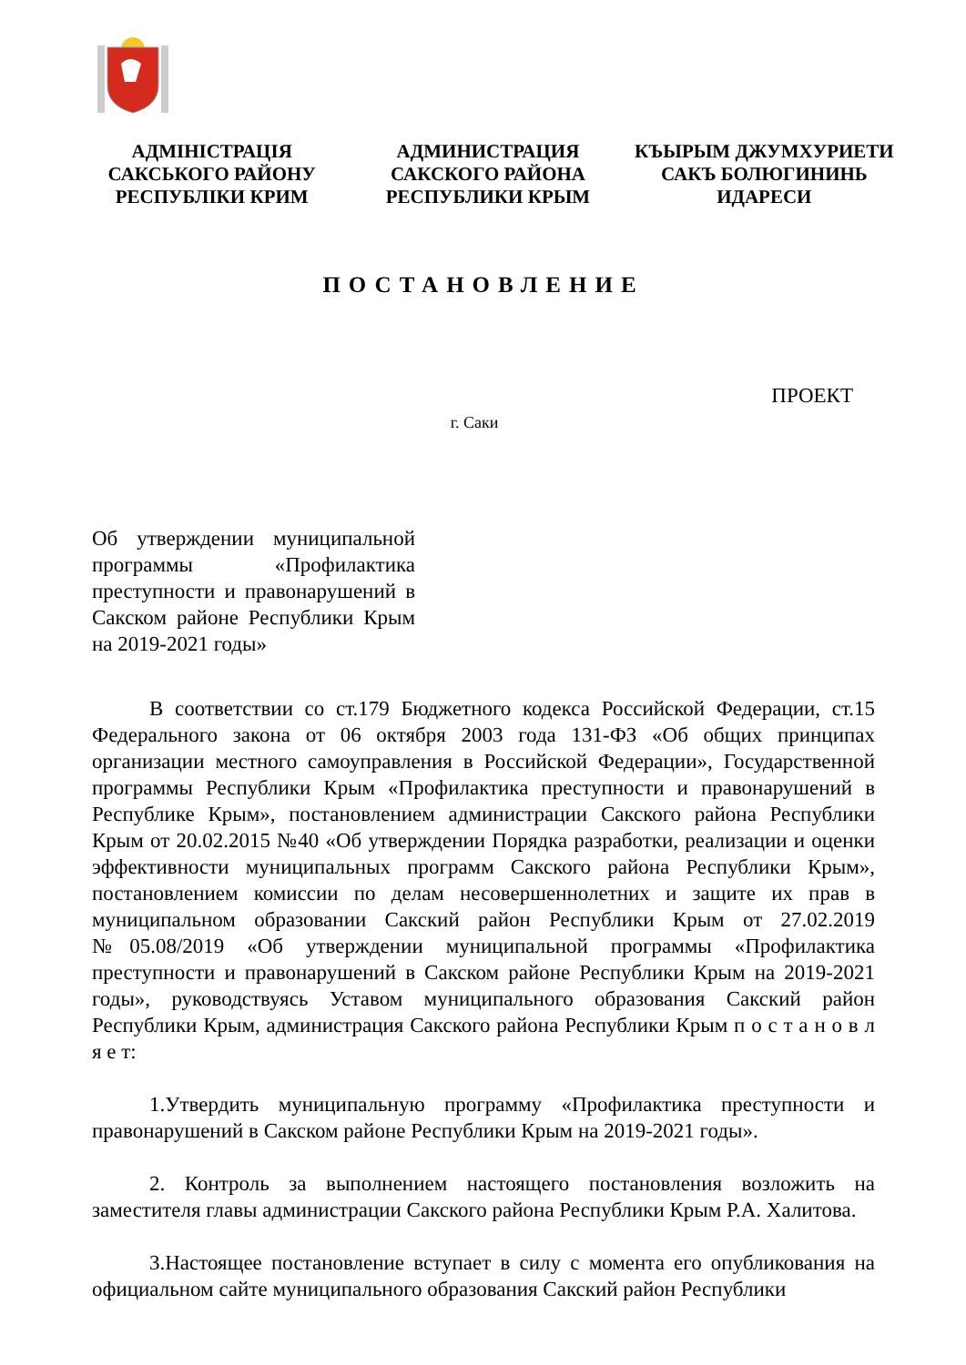АДМІНІСТРАЦІЯ
САКСЬКОГО РАЙОНУ
РЕСПУБЛІКИ КРИМ
АДМИНИСТРАЦИЯ
САКСКОГО РАЙОНА
РЕСПУБЛИКИ КРЫМ
КЪЫРЫМ ДЖУМХУРИЕТИ
САКЪ БОЛЮГИНИНЬ
ИДАРЕСИ
ПОСТАНОВЛЕНИЕ
ПРОЕКТ
г. Саки
Об утверждении муниципальной программы «Профилактика преступности и правонарушений в Сакском районе Республики Крым на 2019-2021 годы»
В соответствии со ст.179 Бюджетного кодекса Российской Федерации, ст.15 Федерального закона от 06 октября 2003 года 131-ФЗ «Об общих принципах организации местного самоуправления в Российской Федерации», Государственной программы Республики Крым «Профилактика преступности и правонарушений в Республике Крым», постановлением администрации Сакского района Республики Крым от 20.02.2015 №40 «Об утверждении Порядка разработки, реализации и оценки эффективности муниципальных программ Сакского района Республики Крым», постановлением комиссии по делам несовершеннолетних и защите их прав в муниципальном образовании Сакский район Республики Крым от 27.02.2019 №05.08/2019 «Об утверждении муниципальной программы «Профилактика преступности и правонарушений в Сакском районе Республики Крым на 2019-2021 годы», руководствуясь Уставом муниципального образования Сакский район Республики Крым, администрация Сакского района Республики Крым п о с т а н о в л я е т:
1.Утвердить муниципальную программу «Профилактика преступности и правонарушений в Сакском районе Республики Крым на 2019-2021 годы».
2. Контроль за выполнением настоящего постановления возложить на заместителя главы администрации Сакского района Республики Крым Р.А. Халитова.
3.Настоящее постановление вступает в силу с момента его опубликования на официальном сайте муниципального образования Сакский район Республики